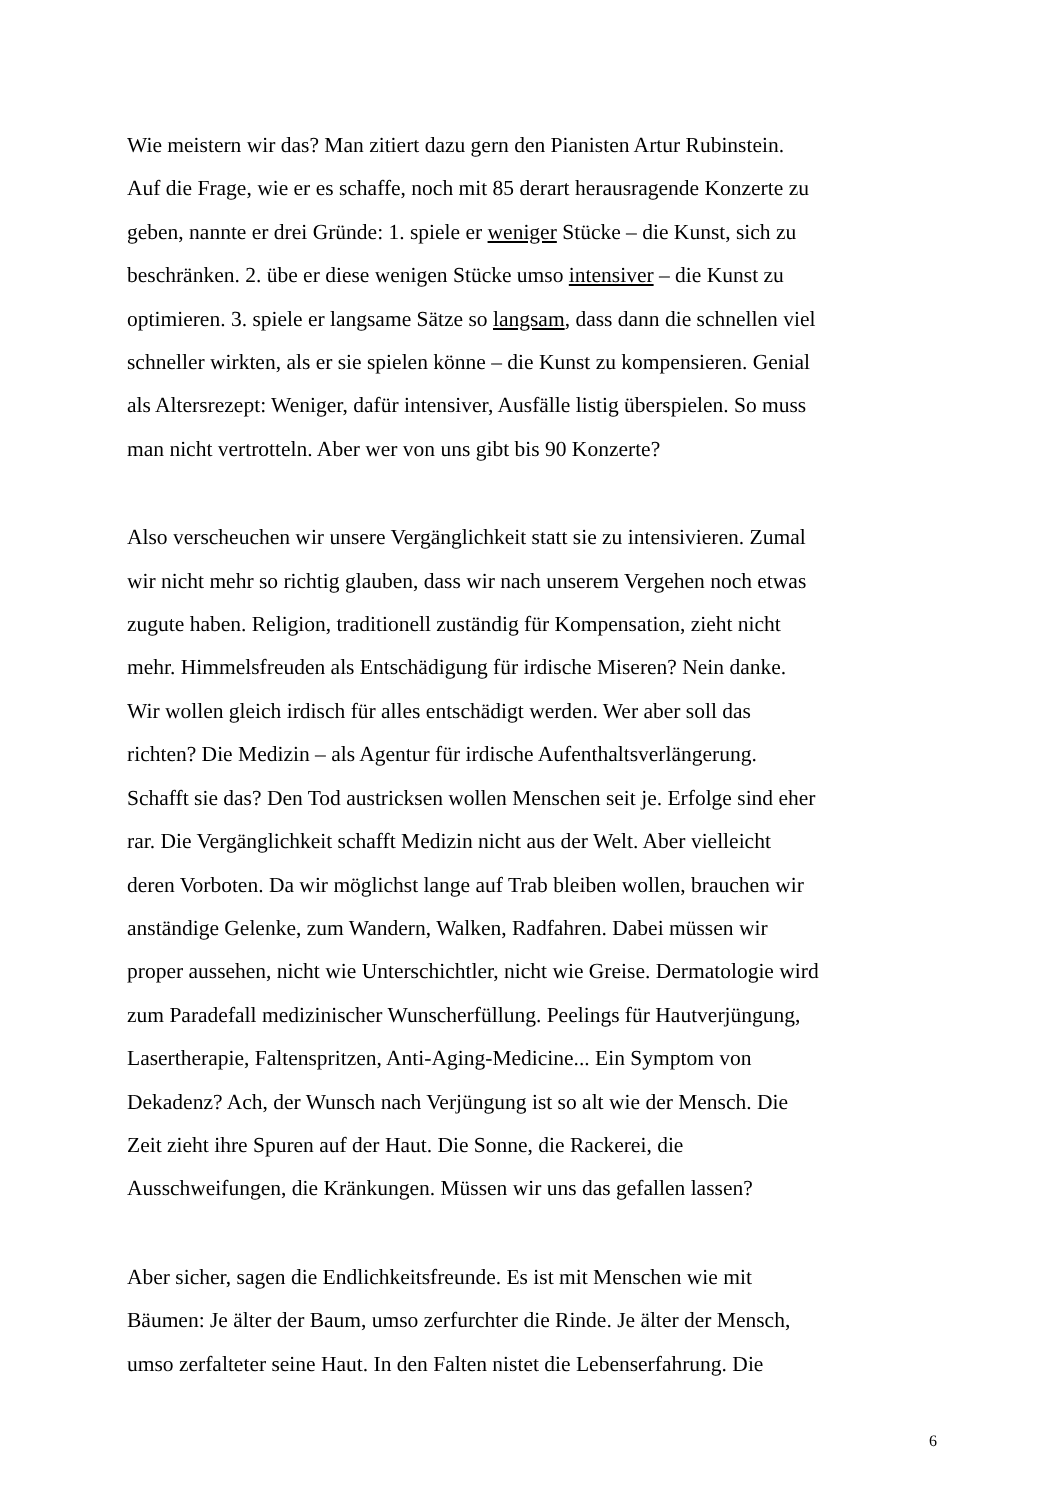Wie meistern wir das? Man zitiert dazu gern den Pianisten Artur Rubinstein.
Auf die Frage, wie er es schaffe, noch mit 85 derart herausragende Konzerte zu
geben, nannte er drei Gründe: 1. spiele er weniger Stücke – die Kunst, sich zu
beschränken. 2. übe er diese wenigen Stücke umso intensiver – die Kunst zu
optimieren. 3. spiele er langsame Sätze so langsam, dass dann die schnellen viel
schneller wirkten, als er sie spielen könne – die Kunst zu kompensieren. Genial
als Altersrezept: Weniger, dafür intensiver, Ausfälle listig überspielen. So muss
man nicht vertrotteln. Aber wer von uns gibt bis 90 Konzerte?
Also verscheuchen wir unsere Vergänglichkeit statt sie zu intensivieren. Zumal
wir nicht mehr so richtig glauben, dass wir nach unserem Vergehen noch etwas
zugute haben. Religion, traditionell zuständig für Kompensation, zieht nicht
mehr. Himmelsfreuden als Entschädigung für irdische Miseren? Nein danke.
Wir wollen gleich irdisch für alles entschädigt werden. Wer aber soll das
richten? Die Medizin – als Agentur für irdische Aufenthaltsverlängerung.
Schafft sie das? Den Tod austricksen wollen Menschen seit je. Erfolge sind eher
rar. Die Vergänglichkeit schafft Medizin nicht aus der Welt. Aber vielleicht
deren Vorboten. Da wir möglichst lange auf Trab bleiben wollen, brauchen wir
anständige Gelenke, zum Wandern, Walken, Radfahren. Dabei müssen wir
proper aussehen, nicht wie Unterschichtler, nicht wie Greise. Dermatologie wird
zum Paradefall medizinischer Wunscherfüllung. Peelings für Hautverjüngung,
Lasertherapie, Faltenspritzen, Anti-Aging-Medicine... Ein Symptom von
Dekadenz? Ach, der Wunsch nach Verjüngung ist so alt wie der Mensch. Die
Zeit zieht ihre Spuren auf der Haut. Die Sonne, die Rackerei, die
Ausschweifungen, die Kränkungen. Müssen wir uns das gefallen lassen?
Aber sicher, sagen die Endlichkeitsfreunde. Es ist mit Menschen wie mit
Bäumen: Je älter der Baum, umso zerfurchter die Rinde. Je älter der Mensch,
umso zerfalteter seine Haut. In den Falten nistet die Lebenserfahrung. Die
6